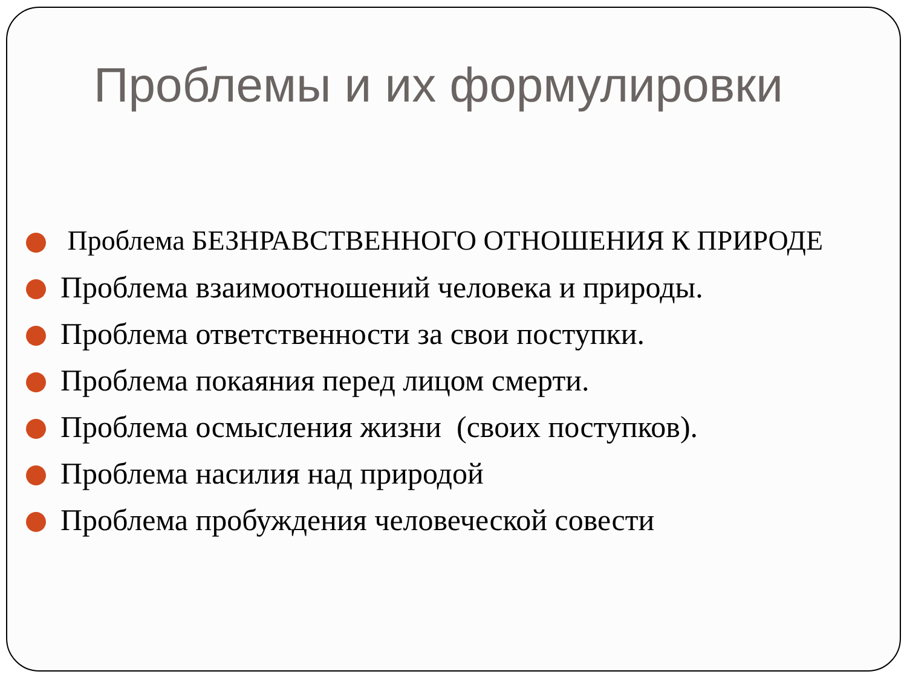Проблемы и их формулировки
Проблема БЕЗНРАВСТВЕННОГО ОТНОШЕНИЯ К ПРИРОДЕ
Проблема взаимоотношений человека и природы.
Проблема ответственности за свои поступки.
Проблема покаяния перед лицом смерти.
Проблема осмысления жизни (своих поступков).
Проблема насилия над природой
Проблема пробуждения человеческой совести